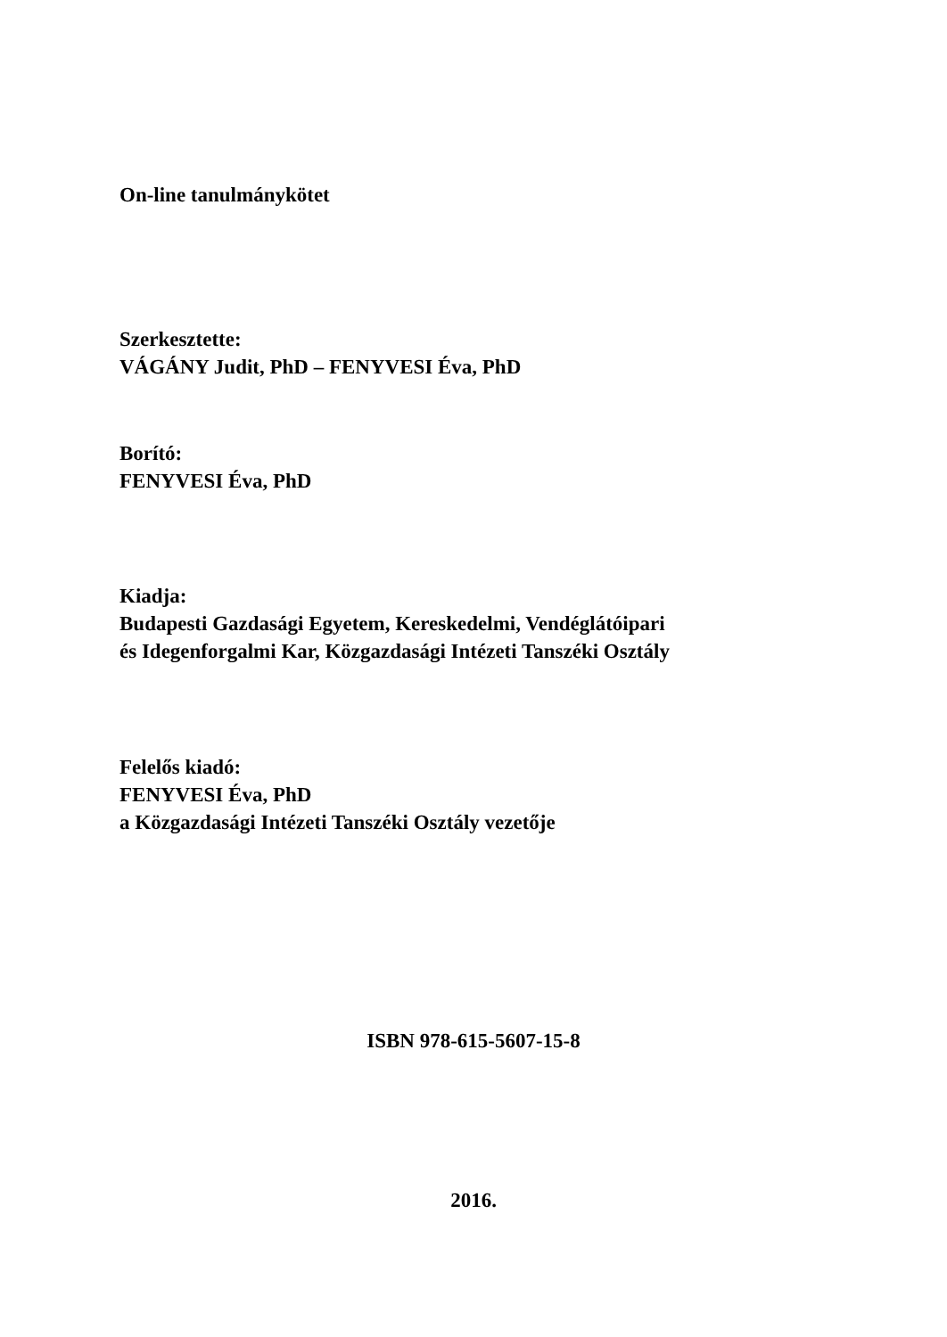On-line tanulmánykötet
Szerkesztette:
VÁGÁNY Judit, PhD – FENYVESI Éva, PhD
Borító:
FENYVESI Éva, PhD
Kiadja:
Budapesti Gazdasági Egyetem, Kereskedelmi, Vendéglátóipari
és Idegenforgalmi Kar, Közgazdasági Intézeti Tanszéki Osztály
Felelős kiadó:
FENYVESI Éva, PhD
a Közgazdasági Intézeti Tanszéki Osztály vezetője
ISBN 978-615-5607-15-8
2016.